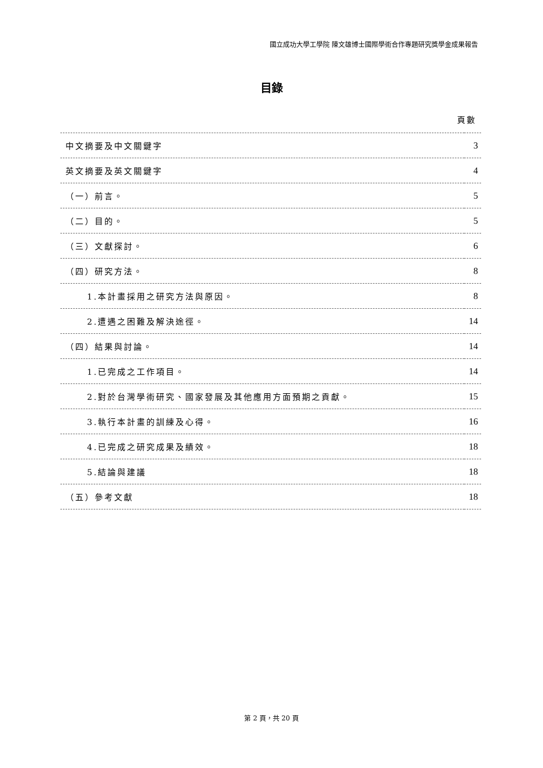國立成功大學工學院 陳文雄博士國際學術合作專題研究獎學金成果報告
目錄
頁數
| 中文摘要及中文關鍵字 | 3 |
| 英文摘要及英文關鍵字 | 4 |
| （一）前言。 | 5 |
| （二）目的。 | 5 |
| （三）文獻探討。 | 6 |
| （四）研究方法。 | 8 |
| 1.本計畫採用之研究方法與原因。 | 8 |
| 2.遭遇之困難及解決途徑。 | 14 |
| （四）結果與討論。 | 14 |
| 1.已完成之工作項目。 | 14 |
| 2.對於台灣學術研究、國家發展及其他應用方面預期之貢獻。 | 15 |
| 3.執行本計畫的訓練及心得。 | 16 |
| 4.已完成之研究成果及績效。 | 18 |
| 5.結論與建議 | 18 |
| （五）參考文獻 | 18 |
第 2 頁，共 20 頁